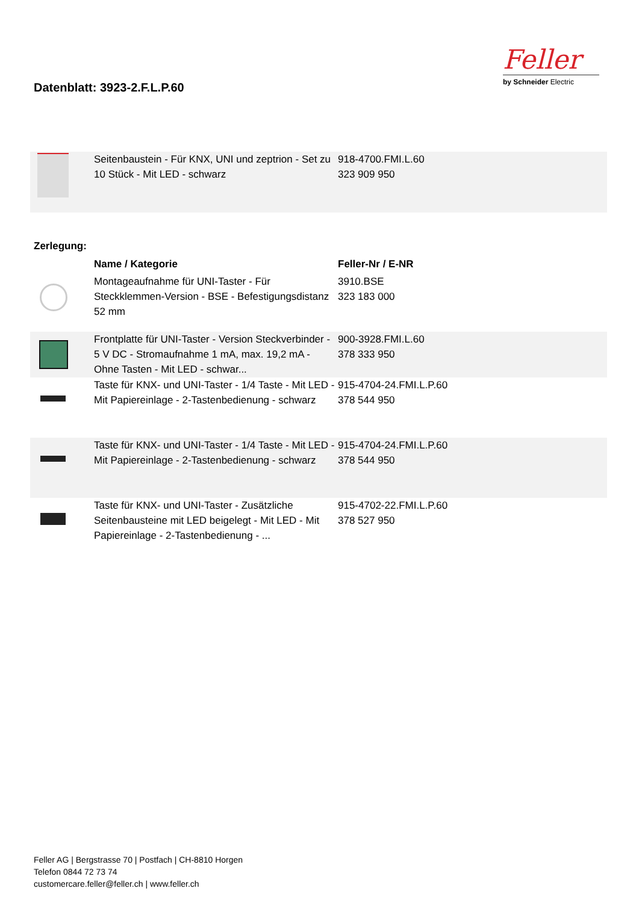Datenblatt: 3923-2.F.L.P.60
Feller
by Schneider Electric
| | Seitenbaustein - Für KNX, UNI und zeptrion - Set zu 10 Stück - Mit LED - schwarz | 918-4700.FMI.L.60 323 909 950 |
Zerlegung:
| | Name / Kategorie | Feller-Nr / E-NR |
| | Montageaufnahme für UNI-Taster - Für Steckklemmen-Version - BSE - Befestigungsdistanz 52 mm | 3910.BSE 323 183 000 |
| | Frontplatte für UNI-Taster - Version Steckverbinder - 5 V DC - Stromaufnahme 1 mA, max. 19,2 mA - Ohne Tasten - Mit LED - schwar... | 900-3928.FMI.L.60 378 333 950 |
| | Taste für KNX- und UNI-Taster - 1/4 Taste - Mit LED - Mit Papiereinlage - 2-Tastenbedienung - schwarz | 915-4704-24.FMI.L.P.60 378 544 950 |
| | Taste für KNX- und UNI-Taster - 1/4 Taste - Mit LED - Mit Papiereinlage - 2-Tastenbedienung - schwarz | 915-4704-24.FMI.L.P.60 378 544 950 |
| | Taste für KNX- und UNI-Taster - Zusätzliche Seitenbausteine mit LED beigelegt - Mit LED - Mit Papiereinlage - 2-Tastenbedienung - ... | 915-4702-22.FMI.L.P.60 378 527 950 |
Feller AG | Bergstrasse 70 | Postfach | CH-8810 Horgen
Telefon 0844 72 73 74
customercare.feller@feller.ch | www.feller.ch